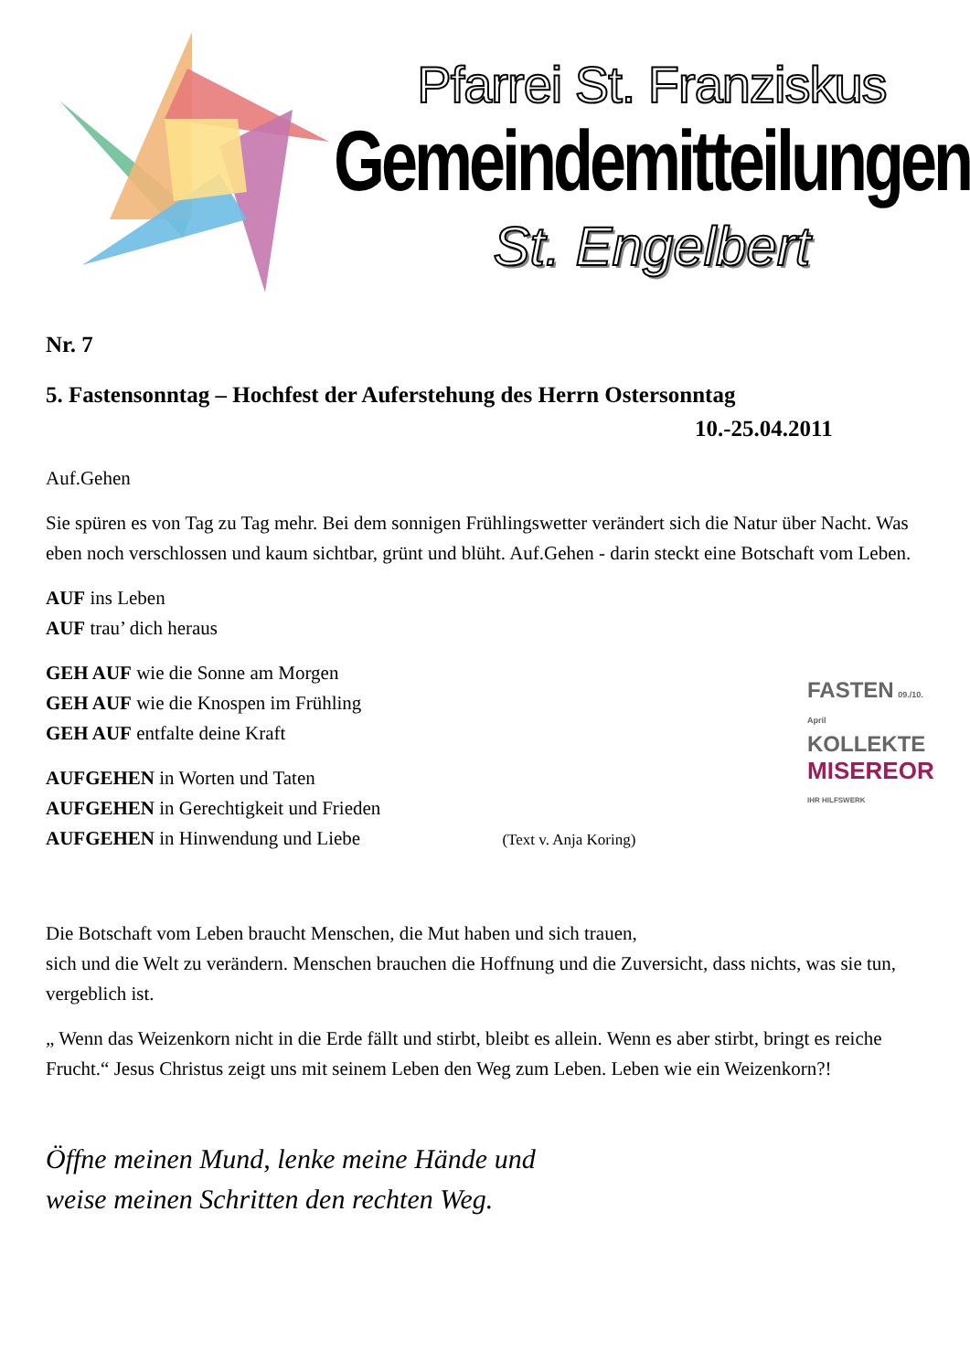Pfarrei St. Franziskus
Gemeindemitteilungen
St. Engelbert
Nr. 7
5. Fastensonntag – Hochfest der Auferstehung des Herrn Ostersonntag
10.-25.04.2011
Auf.Gehen
Sie spüren es von Tag zu Tag mehr. Bei dem sonnigen Frühlingswetter verändert sich die Natur über Nacht. Was eben noch verschlossen und kaum sichtbar, grünt und blüht. Auf.Gehen - darin steckt eine Botschaft vom Leben.
AUF ins Leben
AUF trau’ dich heraus
GEH AUF wie die Sonne am Morgen
GEH AUF wie die Knospen im Frühling
GEH AUF entfalte deine Kraft
AUFGEHEN in Worten und Taten
AUFGEHEN in Gerechtigkeit und Frieden
AUFGEHEN in Hinwendung und Liebe (Text v. Anja Koring)
Die Botschaft vom Leben braucht Menschen, die Mut haben und sich trauen,
sich und die Welt zu verändern. Menschen brauchen die Hoffnung und die Zuversicht, dass nichts, was sie tun, vergeblich ist.
„ Wenn das Weizenkorn nicht in die Erde fällt und stirbt, bleibt es allein. Wenn es aber stirbt, bringt es reiche Frucht.“ Jesus Christus zeigt uns mit seinem Leben den Weg zum Leben. Leben wie ein Weizenkorn?!
Öffne meinen Mund, lenke meine Hände und
weise meinen Schritten den rechten Weg.
FASTEN 09./10. April
KOLLEKTE
MISEREOR
IHR HILFSWERK